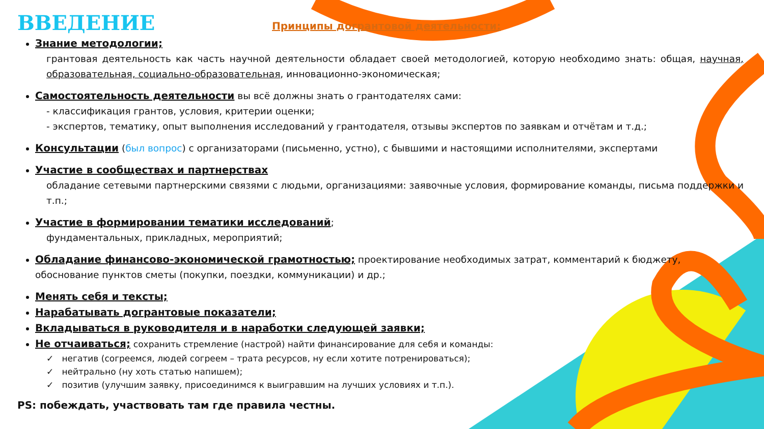ВВЕДЕНИЕ
Принципы догрантовой деятельности:
Знание методологии;
грантовая деятельность как часть научной деятельности обладает своей методологией, которую необходимо знать: общая, научная, образовательная, социально-образовательная, инновационно-экономическая;
Самостоятельность деятельности вы всё должны знать о грантодателях сами:
- классификация грантов, условия, критерии оценки;
- экспертов, тематику, опыт выполнения исследований у грантодателя, отзывы экспертов по заявкам и отчётам и т.д.;
Консультации (был вопрос) с организаторами (письменно, устно), с бывшими и настоящими исполнителями, экспертами
Участие в сообществах и партнерствах
обладание сетевыми партнерскими связями с людьми, организациями: заявочные условия, формирование команды, письма поддержки и т.п.;
Участие в формировании тематики исследований;
фундаментальных, прикладных, мероприятий;
Обладание финансово-экономической грамотностью; проектирование необходимых затрат, комментарий к бюджету, обоснование пунктов сметы (покупки, поездки, коммуникации) и др.;
Менять себя и тексты;
Нарабатывать догрантовые показатели;
Вкладываться в руководителя и в наработки следующей заявки;
Не отчаиваться; сохранить стремление (настрой) найти финансирование для себя и команды:
✓ негатив (согреемся, людей согреем – трата ресурсов, ну если хотите потренироваться);
✓ нейтрально (ну хоть статью напишем);
✓ позитив (улучшим заявку, присоединимся к выигравшим на лучших условиях и т.п.).
PS: побеждать, участвовать там где правила честны.